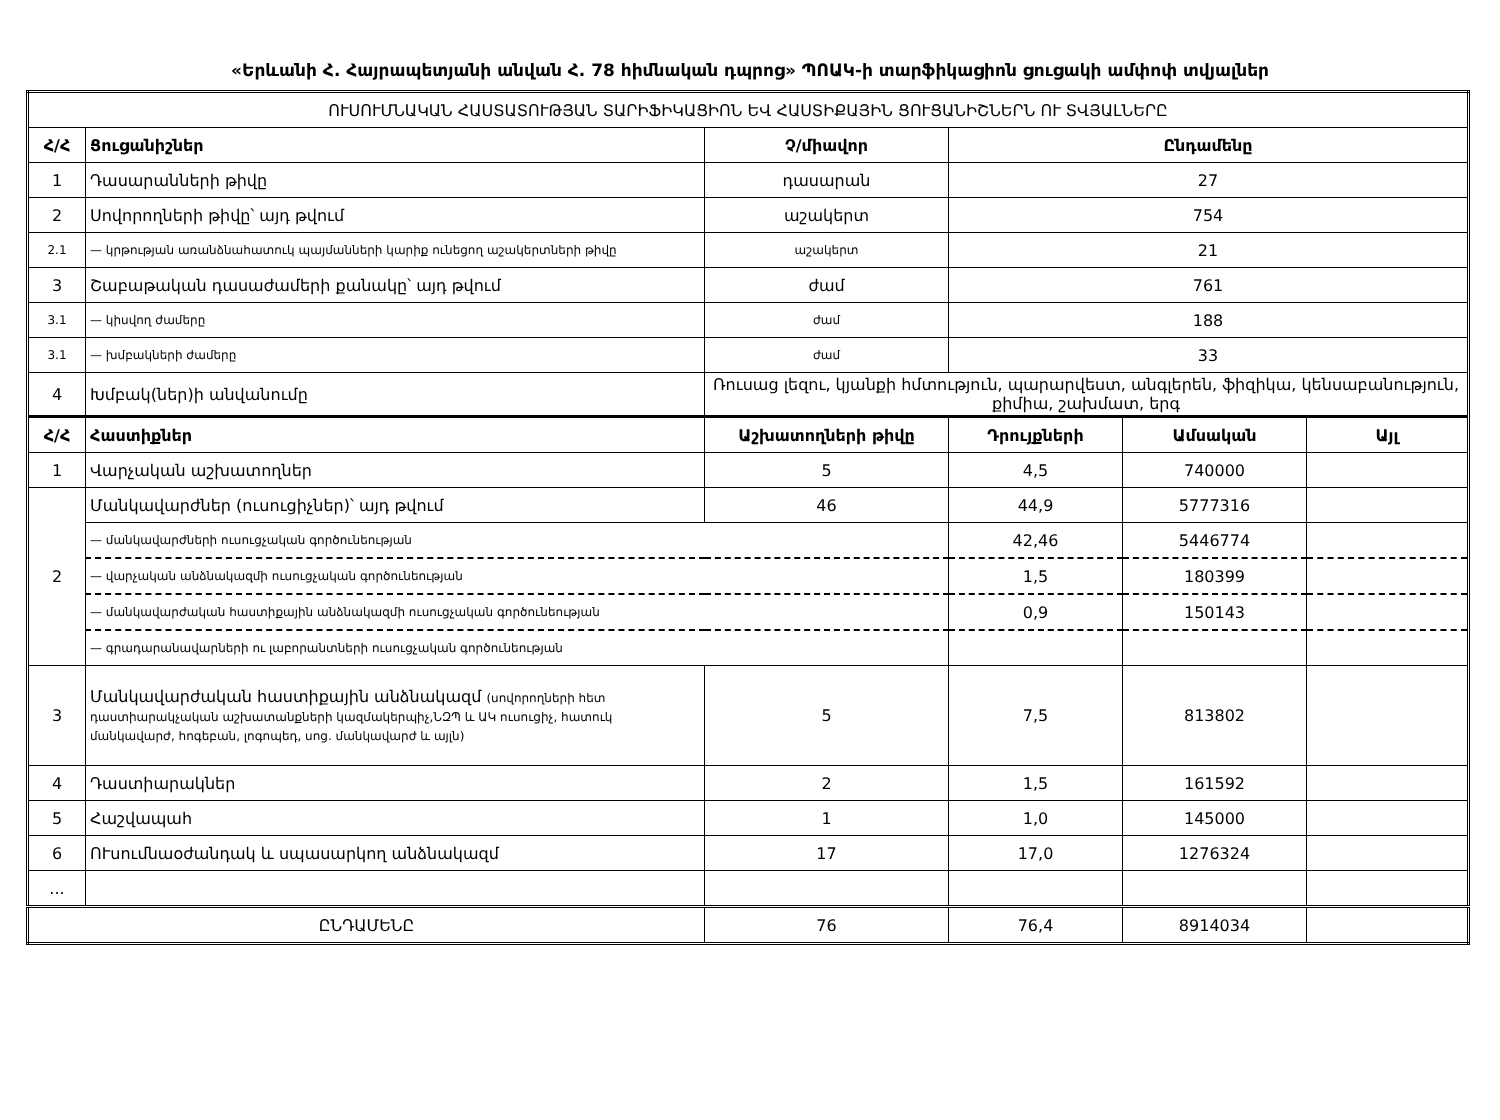«Երևանի Հ. Հայրապետյանի անվան Հ. 78 հիմնական դպրոց» ՊՈԱԿ-ի տարֆիկացիոն ցուցակի ամփոփ տվյալներ
| ՈՒՍՈՒՄՆԱԿԱՆ ՀԱՍՏԱՏՈՒԹՅԱՆ ՏԱՐԻՖԻԿԱՑԻՈՆ ԵՎ ՀԱՍՏԻՔԱՅԻՆ ՑՈՒՑԱՆԻՇՆԵՐՆ ՈՒ ՏՎՅԱԼՆԵՐԸ | | | | | |
| Հ/Հ | Ցուցանիշներ | Չ/միավոր | Ընդամենը | | |
| 1 | Դասարանների թիվը | դասարան | 27 | | |
| 2 | Սովորողների թիվը՝ այդ թվում | աշակերտ | 754 | | |
| 2.1 | — կրթության առանձնահատուկ պայմանների կարիք ունեցող աշակերտների թիվը | աշակերտ | 21 | | |
| 3 | Շաբաթական դասաժամերի քանակը՝ այդ թվում | ժամ | 761 | | |
| 3.1 | — կիսվող ժամերը | ժամ | 188 | | |
| 3.1 | — խմբակների ժամերը | ժամ | 33 | | |
| 4 | Խմբակ(ներ)ի անվանումը | Ռուսաց լեզու, կյանքի հմտություն, պարարվեստ, անգլերեն, ֆիզիկա, կենսաբանություն, քիմիա, շախմատ, երգ | | | |
| Հ/Հ | Հաստիքներ | Աշխատողների թիվը | Դրույքների | Ամսական | Այլ |
| 1 | Վարչական աշխատողներ | 5 | 4,5 | 740000 | |
| 2 | Մանկավարժներ (ուսուցիչներ)՝ այդ թվում | 46 | 44,9 | 5777316 | |
| | — մանկավարժների ուսուցչական գործունեության | | 42,46 | 5446774 | |
| | — վարչական անձնակազմի ուսուցչական գործունեության | | 1,5 | 180399 | |
| | — մանկավարժական հաստիքային անձնակազմի ուսուցչական գործունեության | | 0,9 | 150143 | |
| | — գրադարանավարների ու լաբորանտների ուսուցչական գործունեության | | | | |
| 3 | Մանկավարժական հաստիքային անձնակազմ (սովորողների հետ դաստիարակչական աշխատանքների կազմակերպիչ,ՆԶՊ և ԱԿ ուսուցիչ, հատուկ մանկավարժ, հոգեբան, լոգոպեդ, սոց. մանկավարժ և այլն) | 5 | 7,5 | 813802 | |
| 4 | Դաստիարակներ | 2 | 1,5 | 161592 | |
| 5 | Հաշվապահ | 1 | 1,0 | 145000 | |
| 6 | ՈՒսումնաօժանդակ և սպասարկող անձնակազմ | 17 | 17,0 | 1276324 | |
| ... | | | | | |
| ԸՆԴԱՄԵՆԸ | | 76 | 76,4 | 8914034 | |